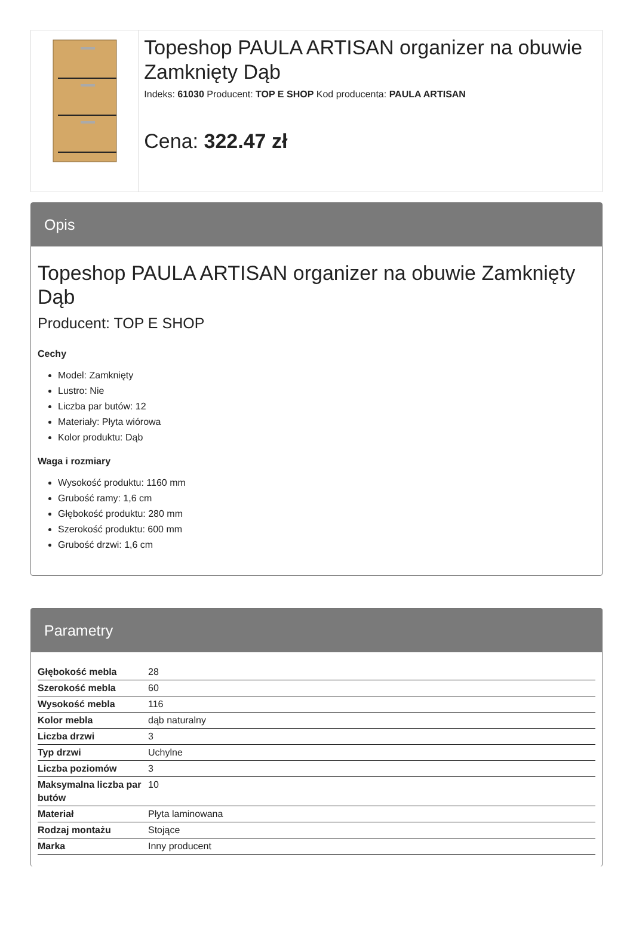Topeshop PAULA ARTISAN organizer na obuwie Zamknięty Dąb
Indeks: 61030 Producent: TOP E SHOP Kod producenta: PAULA ARTISAN
Cena: 322.47 zł
Opis
Topeshop PAULA ARTISAN organizer na obuwie Zamknięty Dąb
Producent: TOP E SHOP
Cechy
Model: Zamknięty
Lustro: Nie
Liczba par butów: 12
Materiały: Płyta wiórowa
Kolor produktu: Dąb
Waga i rozmiary
Wysokość produktu: 1160 mm
Grubość ramy: 1,6 cm
Głębokość produktu: 280 mm
Szerokość produktu: 600 mm
Grubość drzwi: 1,6 cm
Parametry
| Głębokość mebla | 28 |
| Szerokość mebla | 60 |
| Wysokość mebla | 116 |
| Kolor mebla | dąb naturalny |
| Liczba drzwi | 3 |
| Typ drzwi | Uchylne |
| Liczba poziomów | 3 |
| Maksymalna liczba par butów | 10 |
| Materiał | Płyta laminowana |
| Rodzaj montażu | Stojące |
| Marka | Inny producent |